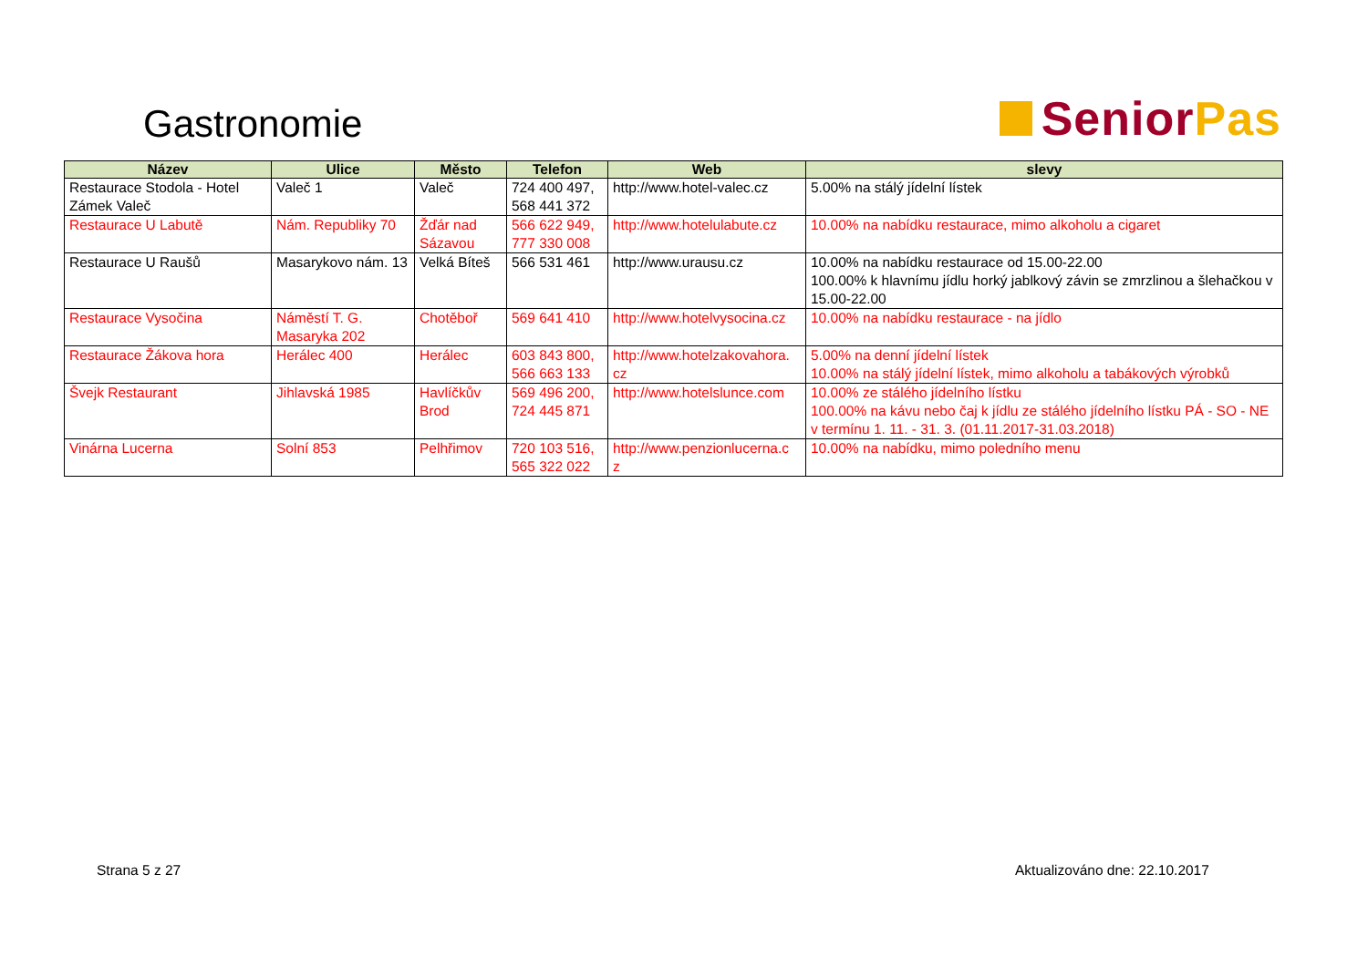Gastronomie
Senior Pas
| Název | Ulice | Město | Telefon | Web | slevy |
| --- | --- | --- | --- | --- | --- |
| Restaurace Stodola - Hotel Zámek Valeč | Valeč 1 | Valeč | 724 400 497, 568 441 372 | http://www.hotel-valec.cz | 5.00% na stálý jídelní lístek |
| Restaurace U Labutě | Nám. Republiky 70 | Žďár nad Sázavou | 566 622 949, 777 330 008 | http://www.hotelulabute.cz | 10.00% na nabídku restaurace, mimo alkoholu a cigaret |
| Restaurace U Raušů | Masarykovo nám. 13 | Velká Bíteš | 566 531 461 | http://www.urausu.cz | 10.00% na nabídku restaurace od 15.00-22.00 100.00% k hlavnímu jídlu horký jablkový závin se zmrzlinou a šlehačkou v 15.00-22.00 |
| Restaurace Vysočina | Náměstí T. G. Masaryka 202 | Chotěboř | 569 641 410 | http://www.hotelvysocina.cz | 10.00% na nabídku restaurace - na jídlo |
| Restaurace Žákova hora | Herálec 400 | Herálec | 603 843 800, 566 663 133 | http://www.hotelzakovahora. cz | 5.00% na denní jídelní lístek 10.00% na stálý jídelní lístek, mimo alkoholu a tabákových výrobků |
| Švejk Restaurant | Jihlavská 1985 | Havlíčkův Brod | 569 496 200, 724 445 871 | http://www.hotelslunce.com | 10.00% ze stálého jídelního lístku 100.00% na kávu nebo čaj k jídlu ze stálého jídelního lístku PÁ - SO - NE v termínu 1. 11. - 31. 3. (01.11.2017-31.03.2018) |
| Vinárna Lucerna | Solní 853 | Pelhřimov | 720 103 516, 565 322 022 | http://www.penzionlucerna.c z | 10.00% na nabídku, mimo poledního menu |
Strana 5 z 27 Aktualizováno dne: 22.10.2017